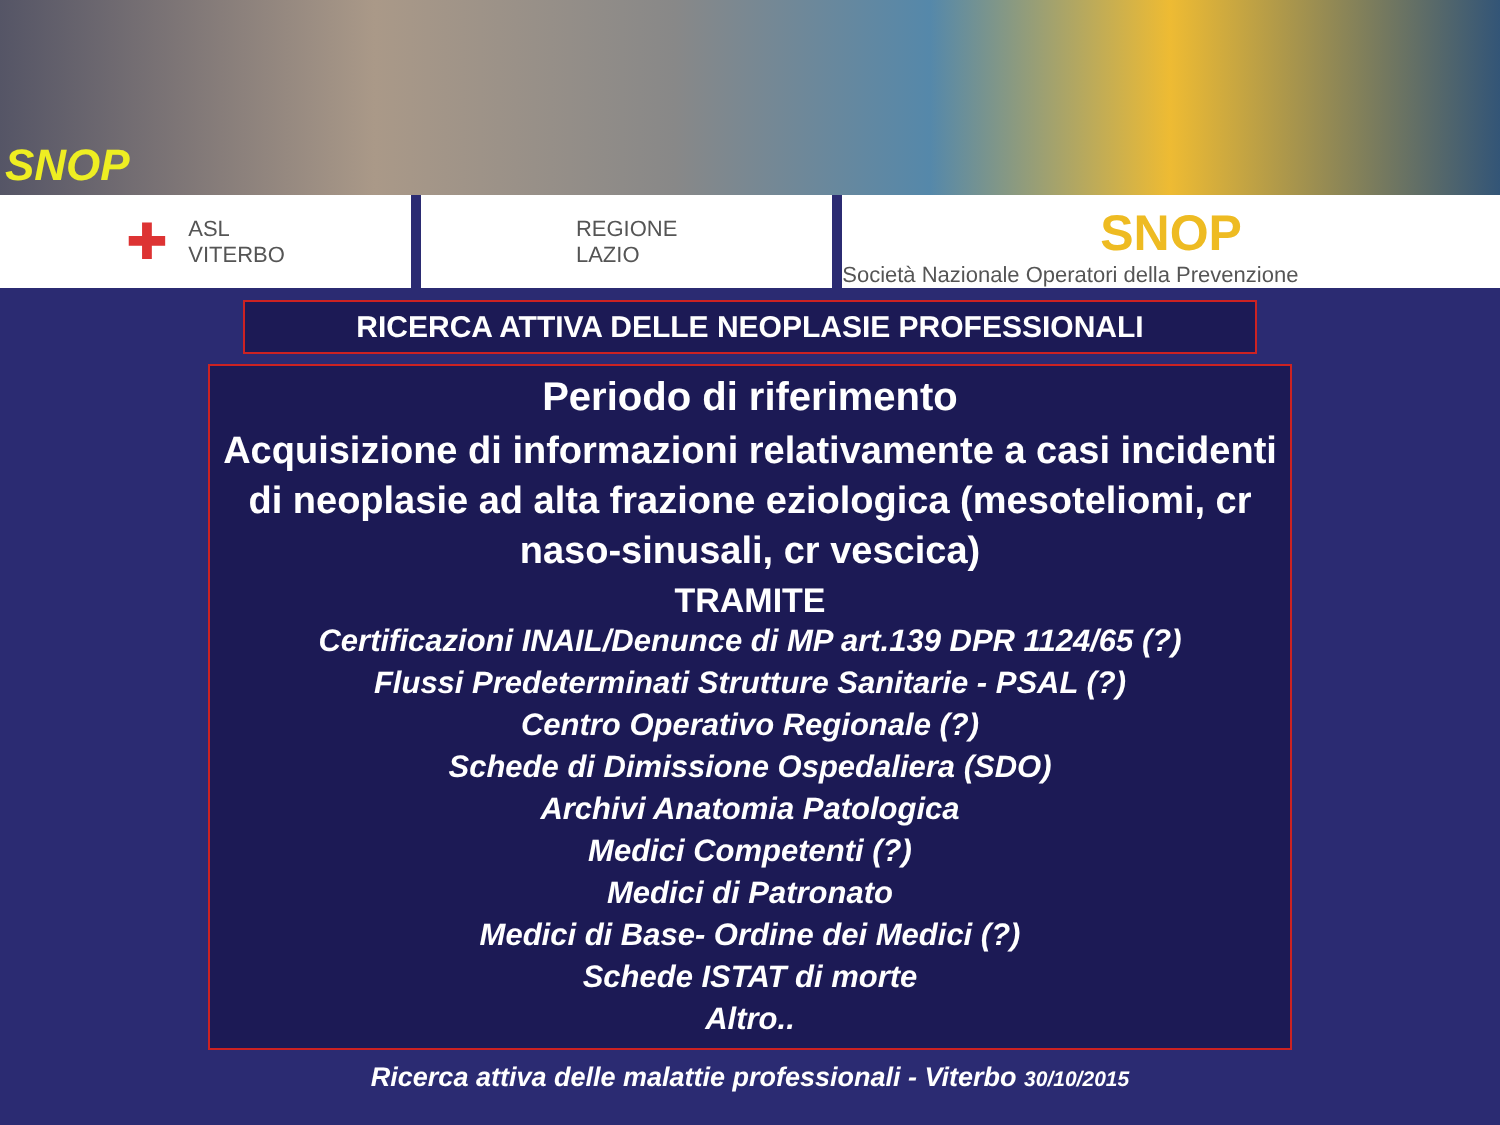SNOP
✚ ASL
VITERBO
REGIONE
LAZIO
SNOP
Società Nazionale Operatori della Prevenzione
RICERCA ATTIVA DELLE NEOPLASIE PROFESSIONALI
Periodo di riferimento
Acquisizione di informazioni relativamente a casi incidenti di neoplasie ad alta frazione eziologica (mesoteliomi, cr naso-sinusali, cr vescica)
TRAMITE
Certificazioni INAIL/Denunce di MP art.139 DPR 1124/65 (?)
Flussi Predeterminati Strutture Sanitarie - PSAL (?)
Centro Operativo Regionale (?)
Schede di Dimissione Ospedaliera (SDO)
Archivi Anatomia Patologica
Medici Competenti (?)
Medici di Patronato
Medici di Base- Ordine dei Medici (?)
Schede ISTAT di morte
Altro..
Ricerca attiva delle malattie professionali - Viterbo 30/10/2015